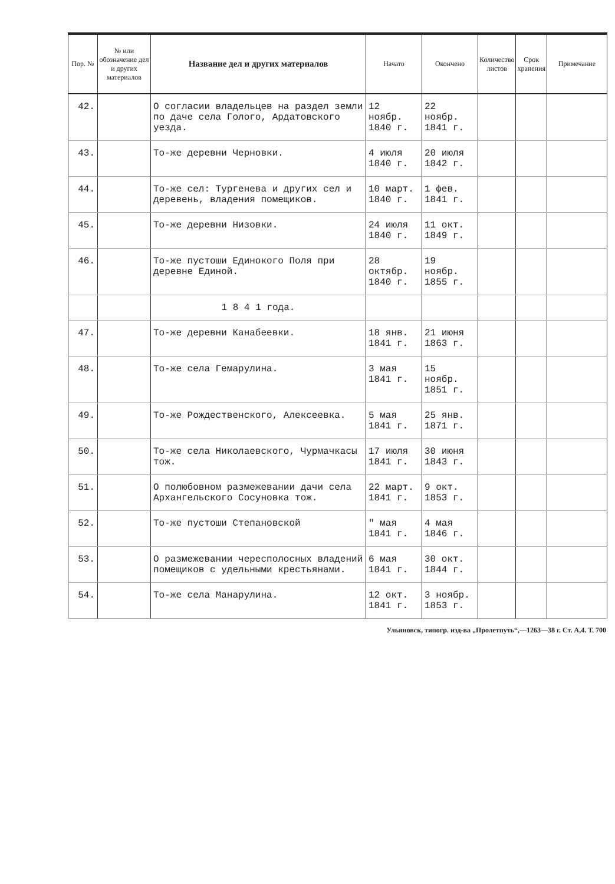| Пор. № | № или обозначение дел и других материалов | Название дел и других материалов | Начато | Окончено | Количество листов | Срок хранения | Примечание |
| --- | --- | --- | --- | --- | --- | --- | --- |
| 42. | | О согласии владельцев на раздел земли по даче села Голого, Ардатовского уезда. | 12 ноябр. 1840 г. | 22 ноябр. 1841 г. | | | |
| 43. | | То-же деревни Черновки. | 4 июля 1840 г. | 20 июля 1842 г. | | | |
| 44. | | То-же сел: Тургенева и других сел и деревень, владения помещиков. | 10 март. 1840 г. | 1 фев. 1841 г. | | | |
| 45. | | То-же деревни Низовки. | 24 июля 1840 г. | 11 окт. 1849 г. | | | |
| 46. | | То-же пустоши Единокого Поля при деревне Единой. | 28 октябр. 1840 г. | 19 ноябр. 1855 г. | | | |
| | | 1 8 4 1 года. | | | | | |
| 47. | | То-же деревни Канабеевки. | 18 янв. 1841 г. | 21 июня 1863 г. | | | |
| 48. | | То-же села Гемарулина. | 3 мая 1841 г. | 15 ноябр. 1851 г. | | | |
| 49. | | То-же Рождественского, Алексеевка. | 5 мая 1841 г. | 25 янв. 1871 г. | | | |
| 50. | | То-же села Николаевского, Чурмачкасы тож. | 17 июля 1841 г. | 30 июня 1843 г. | | | |
| 51. | | О полюбовном размежевании дачи села Архангельского Сосуновка тож. | 22 март. 1841 г. | 9 окт. 1853 г. | | | |
| 52. | | То-же пустоши Степановской | " мая 1841 г. | 4 мая 1846 г. | | | |
| 53. | | О размежевании чересполосных владений помещиков с удельными крестьянами. | 6 мая 1841 г. | 30 окт. 1844 г. | | | |
| 54. | | То-же села Манарулина. | 12 окт. 1841 г. | 3 ноябр. 1853 г. | | | |
Ульяновск, типогр. изд-ва „Пролетпуть“,—1263—38 г. Ст. А,4. Т. 700